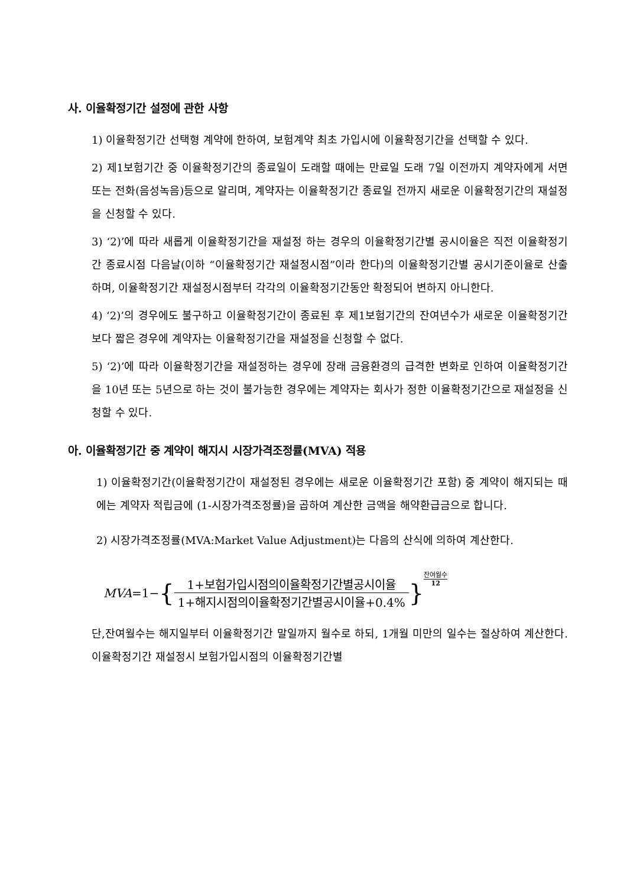사. 이율확정기간 설정에 관한 사항
1) 이율확정기간 선택형 계약에 한하여, 보험계약 최초 가입시에 이율확정기간을 선택할 수 있다.
2) 제1보험기간 중 이율확정기간의 종료일이 도래할 때에는 만료일 도래 7일 이전까지 계약자에게 서면 또는 전화(음성녹음)등으로 알리며, 계약자는 이율확정기간 종료일 전까지 새로운 이율확정기간의 재설정을 신청할 수 있다.
3) ‘2)’에 따라 새롭게 이율확정기간을 재설정 하는 경우의 이율확정기간별 공시이율은 직전 이율확정기간 종료시점 다음날(이하 “이율확정기간 재설정시점”이라 한다)의 이율확정기간별 공시기준이율로 산출하며, 이율확정기간 재설정시점부터 각각의 이율확정기간동안 확정되어 변하지 아니한다.
4) ‘2)’의 경우에도 불구하고 이율확정기간이 종료된 후 제1보험기간의 잔여년수가 새로운 이율확정기간보다 짧은 경우에 계약자는 이율확정기간을 재설정을 신청할 수 없다.
5) ‘2)’에 따라 이율확정기간을 재설정하는 경우에 장래 금융환경의 급격한 변화로 인하여 이율확정기간을 10년 또는 5년으로 하는 것이 불가능한 경우에는 계약자는 회사가 정한 이율확정기간으로 재설정을 신청할 수 있다.
아. 이율확정기간 중 계약이 해지시 시장가격조정률(MVA) 적용
1) 이율확정기간(이율확정기간이 재설정된 경우에는 새로운 이율확정기간 포함) 중 계약이 해지되는 때에는 계약자 적립금에 (1-시장가격조정률)을 곱하여 계산한 금액을 해약환급금으로 합니다.
2) 시장가격조정률(MVA:Market Value Adjustment)는 다음의 산식에 의하여 계산한다.
MVA =1− { 1+보험가입시점의이율확정기간별공시이율 1+해지시점의이율확정기간별공시이율+0.4% } 잔여월수 12
단,잔여월수는 해지일부터 이율확정기간 말일까지 월수로 하되, 1개월 미만의 일수는 절상하여 계산한다. 이율확정기간 재설정시 보험가입시점의 이율확정기간별